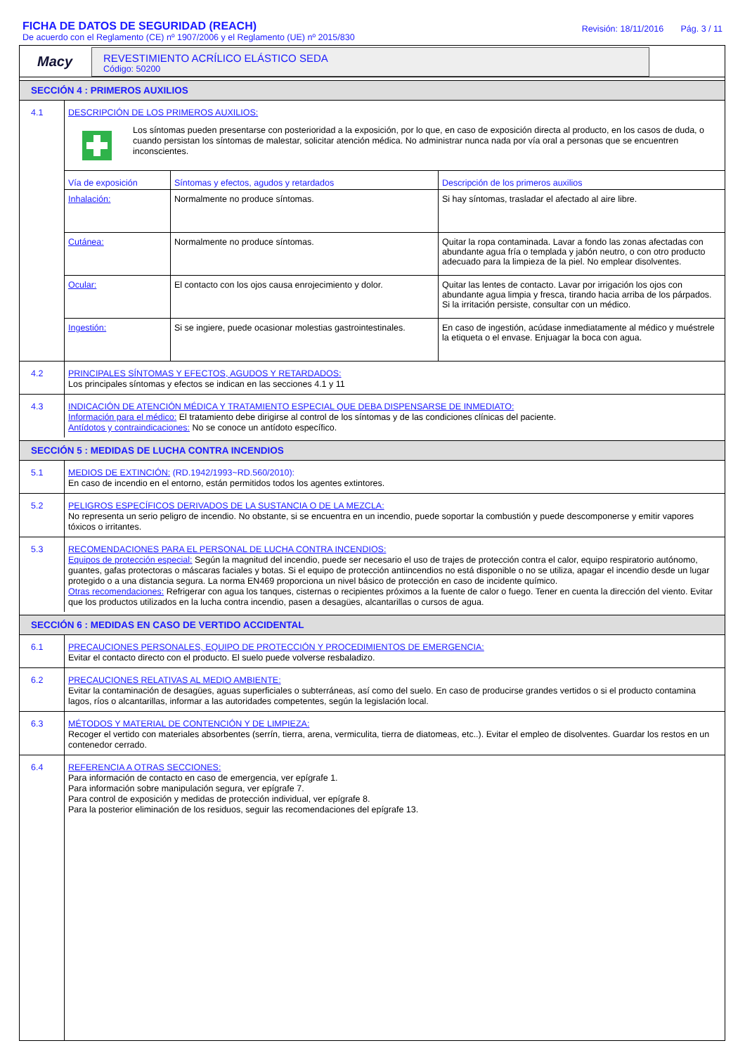FICHA DE DATOS DE SEGURIDAD (REACH)
De acuerdo con el Reglamento (CE) nº 1907/2006 y el Reglamento (UE) nº 2015/830
Revisión: 18/11/2016 Pág. 3 / 11
Macy
REVESTIMIENTO ACRÍLICO ELÁSTICO SEDA
Código: 50200
SECCIÓN 4 : PRIMEROS AUXILIOS
4.1
DESCRIPCIÓN DE LOS PRIMEROS AUXILIOS:
Los síntomas pueden presentarse con posterioridad a la exposición, por lo que, en caso de exposición directa al producto, en los casos de duda, o cuando persistan los síntomas de malestar, solicitar atención médica. No administrar nunca nada por vía oral a personas que se encuentren inconscientes.
| Vía de exposición | Síntomas y efectos, agudos y retardados | Descripción de los primeros auxilios |
| --- | --- | --- |
| Inhalación: | Normalmente no produce síntomas. | Si hay síntomas, trasladar el afectado al aire libre. |
| Cutánea: | Normalmente no produce síntomas. | Quitar la ropa contaminada. Lavar a fondo las zonas afectadas con abundante agua fría o templada y jabón neutro, o con otro producto adecuado para la limpieza de la piel. No emplear disolventes. |
| Ocular: | El contacto con los ojos causa enrojecimiento y dolor. | Quitar las lentes de contacto. Lavar por irrigación los ojos con abundante agua limpia y fresca, tirando hacia arriba de los párpados. Si la irritación persiste, consultar con un médico. |
| Ingestión: | Si se ingiere, puede ocasionar molestias gastrointestinales. | En caso de ingestión, acúdase inmediatamente al médico y muéstrele la etiqueta o el envase. Enjuagar la boca con agua. |
4.2
PRINCIPALES SÍNTOMAS Y EFECTOS, AGUDOS Y RETARDADOS:
Los principales síntomas y efectos se indican en las secciones 4.1 y 11
4.3
INDICACIÓN DE ATENCIÓN MÉDICA Y TRATAMIENTO ESPECIAL QUE DEBA DISPENSARSE DE INMEDIATO:
Información para el médico: El tratamiento debe dirigirse al control de los síntomas y de las condiciones clínicas del paciente.
Antídotos y contraindicaciones: No se conoce un antídoto específico.
SECCIÓN 5 : MEDIDAS DE LUCHA CONTRA INCENDIOS
5.1
MEDIOS DE EXTINCIÓN: (RD.1942/1993~RD.560/2010):
En caso de incendio en el entorno, están permitidos todos los agentes extintores.
5.2
PELIGROS ESPECÍFICOS DERIVADOS DE LA SUSTANCIA O DE LA MEZCLA:
No representa un serio peligro de incendio. No obstante, si se encuentra en un incendio, puede soportar la combustión y puede descomponerse y emitir vapores tóxicos o irritantes.
5.3
RECOMENDACIONES PARA EL PERSONAL DE LUCHA CONTRA INCENDIOS:
Equipos de protección especial: Según la magnitud del incendio, puede ser necesario el uso de trajes de protección contra el calor, equipo respiratorio autónomo, guantes, gafas protectoras o máscaras faciales y botas. Si el equipo de protección antiincendios no está disponible o no se utiliza, apagar el incendio desde un lugar protegido o a una distancia segura. La norma EN469 proporciona un nivel básico de protección en caso de incidente químico.
Otras recomendaciones: Refrigerar con agua los tanques, cisternas o recipientes próximos a la fuente de calor o fuego. Tener en cuenta la dirección del viento. Evitar que los productos utilizados en la lucha contra incendio, pasen a desagües, alcantarillas o cursos de agua.
SECCIÓN 6 : MEDIDAS EN CASO DE VERTIDO ACCIDENTAL
6.1
PRECAUCIONES PERSONALES, EQUIPO DE PROTECCIÓN Y PROCEDIMIENTOS DE EMERGENCIA:
Evitar el contacto directo con el producto. El suelo puede volverse resbaladizo.
6.2
PRECAUCIONES RELATIVAS AL MEDIO AMBIENTE:
Evitar la contaminación de desagües, aguas superficiales o subterráneas, así como del suelo. En caso de producirse grandes vertidos o si el producto contamina lagos, ríos o alcantarillas, informar a las autoridades competentes, según la legislación local.
6.3
MÉTODOS Y MATERIAL DE CONTENCIÓN Y DE LIMPIEZA:
Recoger el vertido con materiales absorbentes (serrín, tierra, arena, vermiculita, tierra de diatomeas, etc..). Evitar el empleo de disolventes. Guardar los restos en un contenedor cerrado.
6.4
REFERENCIA A OTRAS SECCIONES:
Para información de contacto en caso de emergencia, ver epígrafe 1.
Para información sobre manipulación segura, ver epígrafe 7.
Para control de exposición y medidas de protección individual, ver epígrafe 8.
Para la posterior eliminación de los residuos, seguir las recomendaciones del epígrafe 13.